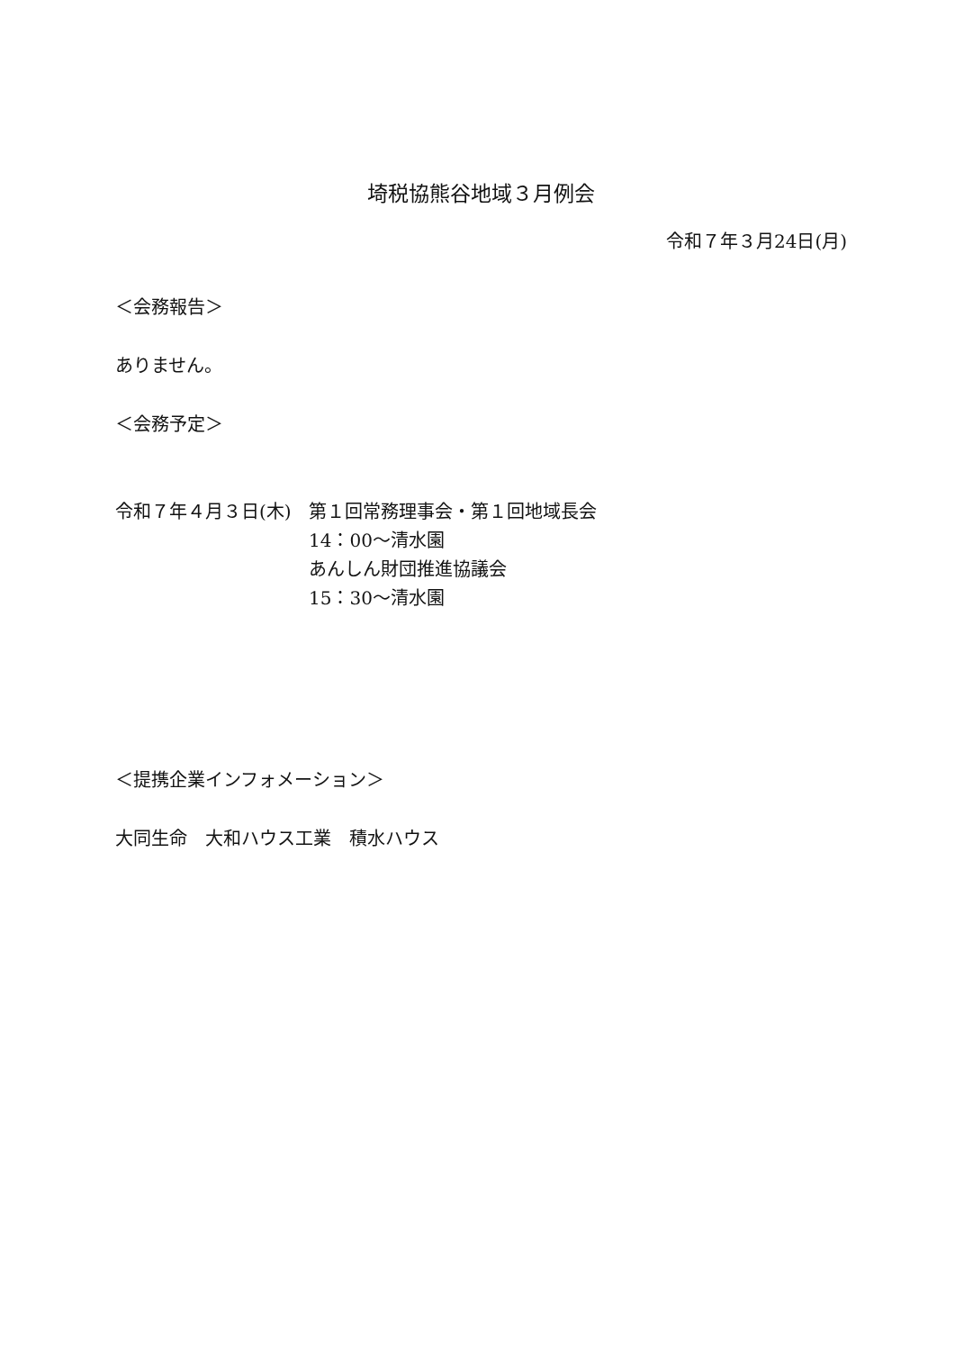埼税協熊谷地域３月例会
令和７年３月24日(月)
＜会務報告＞
ありません。
＜会務予定＞
令和７年４月３日(木) 第１回常務理事会・第１回地域長会
14：00～清水園
あんしん財団推進協議会
15：30～清水園
＜提携企業インフォメーション＞
大同生命　大和ハウス工業　積水ハウス